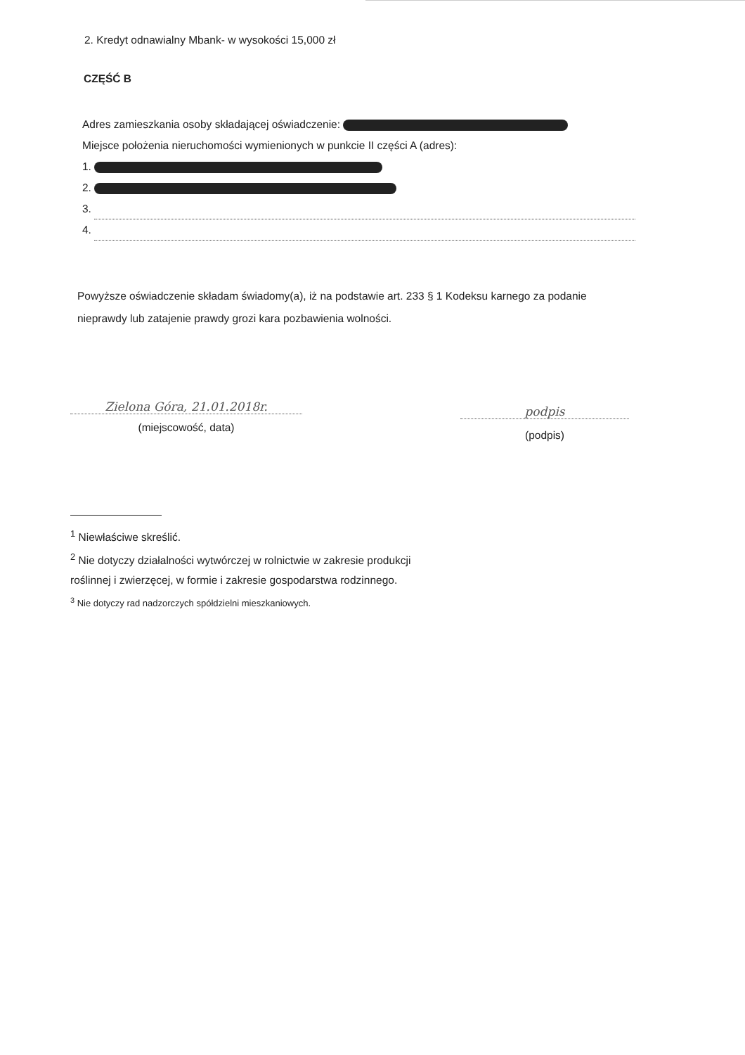2. Kredyt odnawialny Mbank- w wysokości 15,000 zł
CZĘŚĆ B
Adres zamieszkania osoby składającej oświadczenie:
Miejsce położenia nieruchomości wymienionych w punkcie II części A (adres):
1.
2.
3.
4.
Powyższe oświadczenie składam świadomy(a), iż na podstawie art. 233 § 1 Kodeksu karnego za podanie nieprawdy lub zatajenie prawdy grozi kara pozbawienia wolności.
Zielona Góra, 21.01.2018r.
(miejscowość, data)
podpis
(podpis)
<sup>1</sup> Niewłaściwe skreślić.
<sup>2</sup> Nie dotyczy działalności wytwórczej w rolnictwie w zakresie produkcji roślinnej i zwierzęcej, w formie i zakresie gospodarstwa rodzinnego.
<sup>3</sup> Nie dotyczy rad nadzorczych spółdzielni mieszkaniowych.